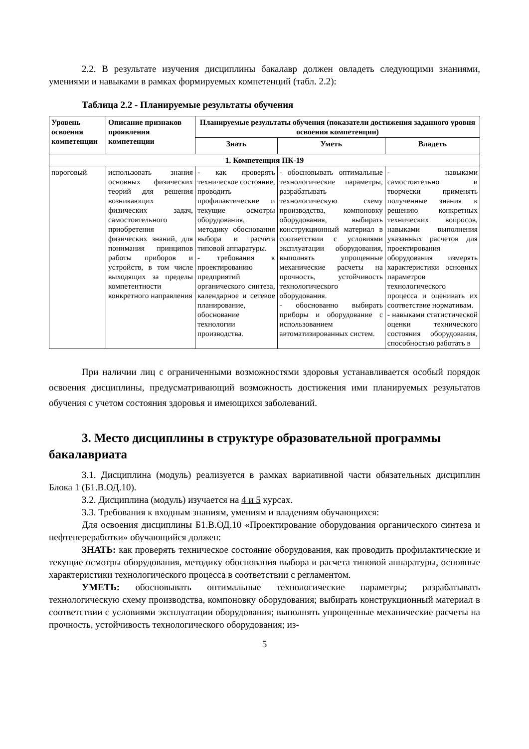2.2. В результате изучения дисциплины бакалавр должен овладеть следующими знаниями, умениями и навыками в рамках формируемых компетенций (табл. 2.2):
Таблица 2.2 - Планируемые результаты обучения
| Уровень освоения компетенции | Описание признаков проявления компетенции | Планируемые результаты обучения (показатели достижения заданного уровня освоения компетенции) | | |
| --- | --- | --- | --- | --- |
| | | Знать | Уметь | Владеть |
| 1. Компетенция ПК-19 | | | | |
| пороговый | использовать знания основных физических теорий для решения возникающих физических задач, самостоятельного приобретения физических знаний, для понимания принципов работы приборов и устройств, в том числе выходящих за пределы компетентности конкретного направления | - как проверять техническое состояние, проводить профилактические и текущие осмотры оборудования, методику обоснования выбора и расчета типовой аппаратуры. - требования к проектированию предприятий органического синтеза, календарное и сетевое планирование, обоснование технологии производства. | - обосновывать оптимальные технологические параметры, разрабатывать технологическую схему производства, компоновку оборудования, выбирать конструкционный материал в соответствии с условиями эксплуатации оборудования, выполнять упрощенные механические расчеты на прочность, устойчивость технологического оборудования. - обоснованно выбирать приборы и оборудование с использованием автоматизированных систем. | - навыками самостоятельно и творчески применять полученные знания к решению конкретных технических вопросов, навыками выполнения указанных расчетов для проектирования оборудования измерять характеристики основных параметров технологического процесса и оценивать их соответствие нормативам. - навыками статистической оценки технического состояния оборудования, способностью работать в |
При наличии лиц с ограниченными возможностями здоровья устанавливается особый порядок освоения дисциплины, предусматривающий возможность достижения ими планируемых результатов обучения с учетом состояния здоровья и имеющихся заболеваний.
3. Место дисциплины в структуре образовательной программы бакалавриата
3.1. Дисциплина (модуль) реализуется в рамках вариативной части обязательных дисциплин Блока 1 (Б1.В.ОД.10).
3.2. Дисциплина (модуль) изучается на 4 и 5 курсах.
3.3. Требования к входным знаниям, умениям и владениям обучающихся:
Для освоения дисциплины Б1.В.ОД.10 «Проектирование оборудования органического синтеза и нефтепереработки» обучающийся должен:
ЗНАТЬ: как проверять техническое состояние оборудования, как проводить профилактические и текущие осмотры оборудования, методику обоснования выбора и расчета типовой аппаратуры, основные характеристики технологического процесса в соответствии с регламентом.
УМЕТЬ: обосновывать оптимальные технологические параметры; разрабатывать технологическую схему производства, компоновку оборудования; выбирать конструкционный материал в соответствии с условиями эксплуатации оборудования; выполнять упрощенные механические расчеты на прочность, устойчивость технологического оборудования; из-
5